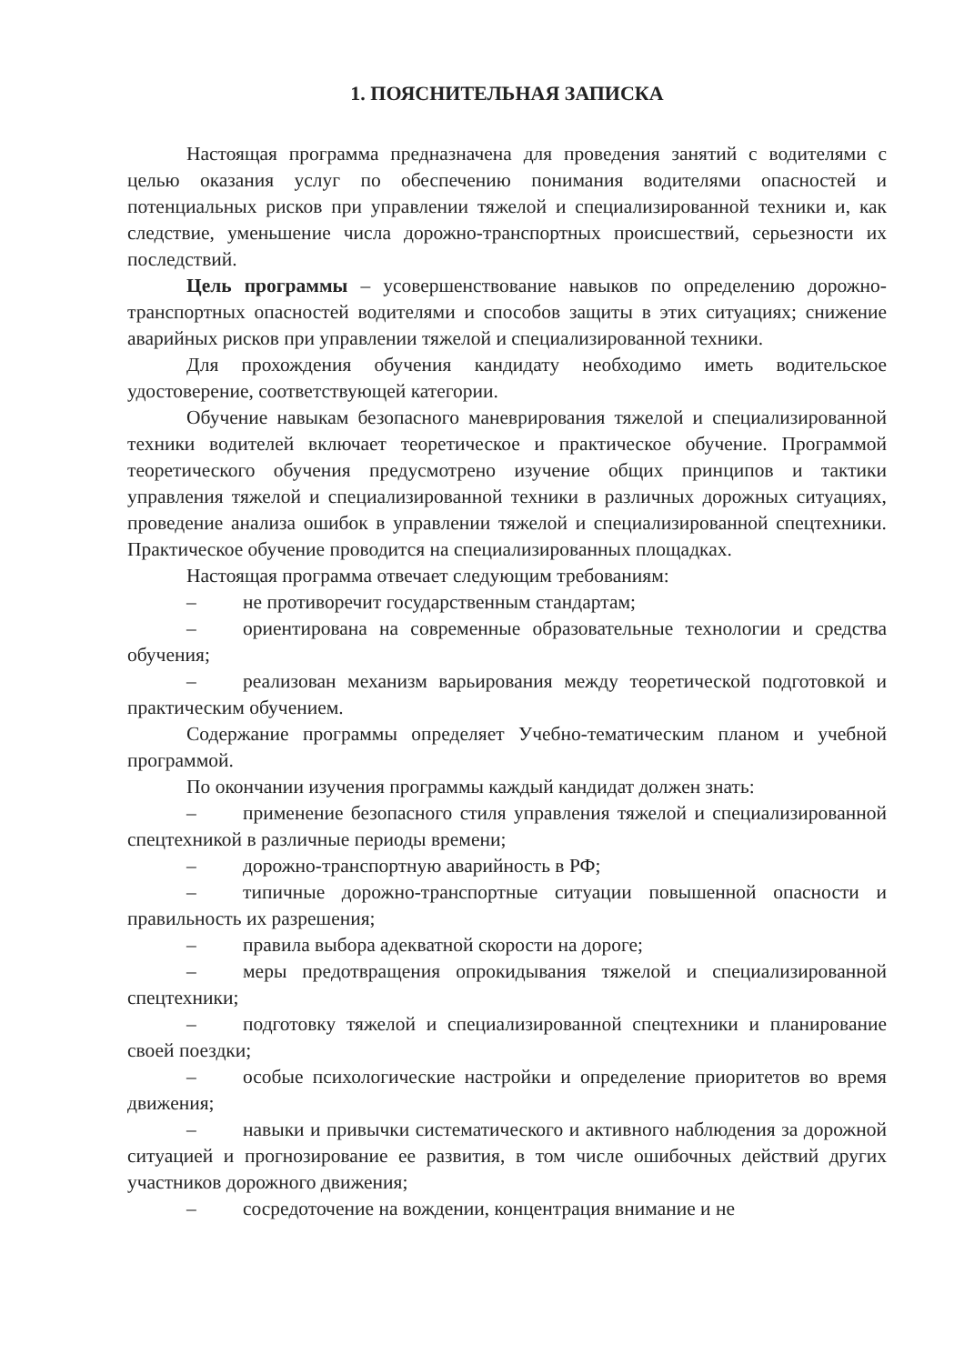1. ПОЯСНИТЕЛЬНАЯ ЗАПИСКА
Настоящая программа предназначена для проведения занятий с водителями с целью оказания услуг по обеспечению понимания водителями опасностей и потенциальных рисков при управлении тяжелой и специализированной техники и, как следствие, уменьшение числа дорожно-транспортных происшествий, серьезности их последствий.
Цель программы – усовершенствование навыков по определению дорожно-транспортных опасностей водителями и способов защиты в этих ситуациях; снижение аварийных рисков при управлении тяжелой и специализированной техники.
Для прохождения обучения кандидату необходимо иметь водительское удостоверение, соответствующей категории.
Обучение навыкам безопасного маневрирования тяжелой и специализированной техники водителей включает теоретическое и практическое обучение. Программой теоретического обучения предусмотрено изучение общих принципов и тактики управления тяжелой и специализированной техники в различных дорожных ситуациях, проведение анализа ошибок в управлении тяжелой и специализированной спецтехники. Практическое обучение проводится на специализированных площадках.
Настоящая программа отвечает следующим требованиям:
– не противоречит государственным стандартам;
– ориентирована на современные образовательные технологии и средства обучения;
– реализован механизм варьирования между теоретической подготовкой и практическим обучением.
Содержание программы определяет Учебно-тематическим планом и учебной программой.
По окончании изучения программы каждый кандидат должен знать:
– применение безопасного стиля управления тяжелой и специализированной спецтехникой в различные периоды времени;
– дорожно-транспортную аварийность в РФ;
– типичные дорожно-транспортные ситуации повышенной опасности и правильность их разрешения;
– правила выбора адекватной скорости на дороге;
– меры предотвращения опрокидывания тяжелой и специализированной спецтехники;
– подготовку тяжелой и специализированной спецтехники и планирование своей поездки;
– особые психологические настройки и определение приоритетов во время движения;
– навыки и привычки систематического и активного наблюдения за дорожной ситуацией и прогнозирование ее развития, в том числе ошибочных действий других участников дорожного движения;
– сосредоточение на вождении, концентрация внимание и не